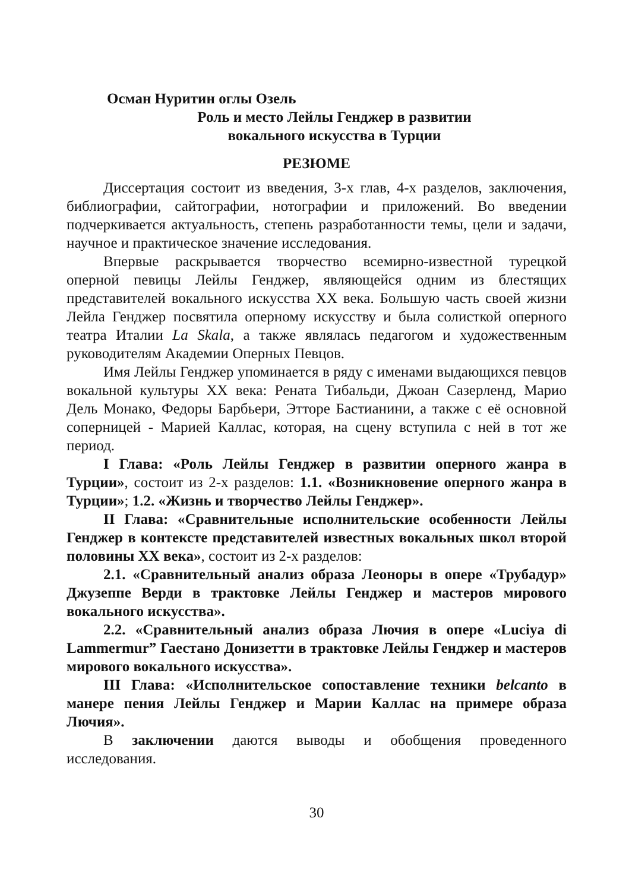Осман Нуритин оглы Озель
Роль и место Лейлы Генджер в развитии
вокального искусства в Турции
РЕЗЮМЕ
Диссертация состоит из введения, 3-х глав, 4-х разделов, заключения, библиографии, сайтографии, нотографии и приложений. Во введении подчеркивается актуальность, степень разработанности темы, цели и задачи, научное и практическое значение исследования.
Впервые раскрывается творчество всемирно-известной турецкой оперной певицы Лейлы Генджер, являющейся одним из блестящих представителей вокального искусства XX века. Большую часть своей жизни Лейла Генджер посвятила оперному искусству и была солисткой оперного театра Италии La Skala, а также являлась педагогом и художественным руководителям Академии Оперных Певцов.
Имя Лейлы Генджер упоминается в ряду с именами выдающихся певцов вокальной культуры XX века: Рената Тибальди, Джоан Сазерленд, Марио Дель Монако, Федоры Барбьери, Этторе Бастианини, а также с её основной соперницей - Марией Каллас, которая, на сцену вступила с ней в тот же период.
I Глава: «Роль Лейлы Генджер в развитии оперного жанра в Турции», состоит из 2-х разделов: 1.1. «Возникновение оперного жанра в Турции»; 1.2. «Жизнь и творчество Лейлы Генджер».
II Глава: «Сравнительные исполнительские особенности Лейлы Генджер в контексте представителей известных вокальных школ второй половины XX века», состоит из 2-х разделов:
2.1. «Сравнительный анализ образа Леоноры в опере «Трубадур» Джузеппе Верди в трактовке Лейлы Генджер и мастеров мирового вокального искусства».
2.2. «Сравнительный анализ образа Лючия в опере «Luciya di Lammermur” Гаестано Донизетти в трактовке Лейлы Генджер и мастеров мирового вокального искусства».
III Глава: «Исполнительское сопоставление техники belcanto в манере пения Лейлы Генджер и Марии Каллас на примере образа Лючия».
В заключении даются выводы и обобщения проведенного исследования.
30